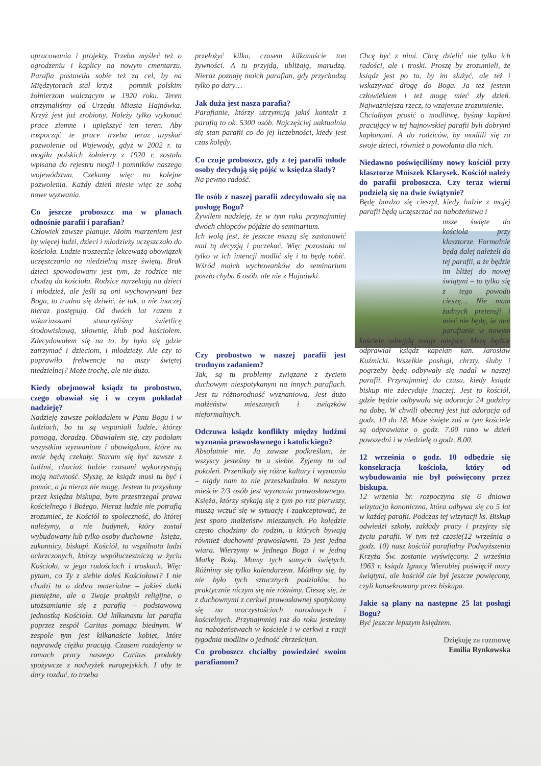opracowania i projekty. Trzeba myśleć też o ogrodzeniu i kaplicy na nowym cmentarzu. Parafia postawiła sobie też za cel, by na Międzytorach stał krzyż – pomnik polskim żołnierzom walczącym w 1920 roku. Teren otrzymaliśmy od Urzędu Miasta Hajnówka. Krzyż jest już zrobiony. Należy tylko wykonać prace ziemne i upiększyć ten teren. Aby rozpocząć te prace trzeba teraz uzyskać pozwolenie od Wojewody, gdyż w 2002 r. ta mogiła polskich żołnierzy z 1920 r. została wpisana do rejestru mogił i pomników naszego województwa. Czekamy więc na kolejne pozwolenia. Każdy dzień niesie więc ze sobą nowe wyzwania.
Co jeszcze proboszcz ma w planach odnośnie parafii i parafian?
Człowiek zawsze planuje. Moim marzeniem jest by więcej ludzi, dzieci i młodzieży uczęszczało do kościoła. Ludzie troszeczkę lekceważą obowiązek uczęszczania na niedzielną mszę świętą. Brak dzieci spowodowany jest tym, że rodzice nie chodzą do kościoła. Rodzice narzekają na dzieci i młodzież, ale jeśli są oni wychowywani bez Boga, to trudno się dziwić, że tak, a nie inaczej nieraz postępują. Od dwóch lat razem z wikariuszami stworzyliśmy świetlicę środowiskową, siłownię, klub pod kościołem. Zdecydowałem się na to, by było się gdzie zatrzymać i dzieciom, i młodzieży. Ale czy to poprawiło frekwencję na mszy świętej niedzielnej? Może trochę, ale nie dużo.
Kiedy obejmował ksiądz tu probostwo, czego obawiał się i w czym pokładał nadzieję?
Nadzieję zawsze pokładałem w Panu Bogu i w ludziach, bo tu są wspaniali ludzie, którzy pomogą, doradzą. Obawiałem się, czy podołam wszystkim wyzwaniom i obowiązkom, które na mnie będą czekały. Staram się być zawsze z ludźmi, chociaż ludzie czasami wykorzystują moją naiwność. Słyszę, że ksiądz musi tu być i pomóc, a ja nieraz nie mogę. Jestem tu przysłany przez księdza biskupa, bym przestrzegał prawa kościelnego i Bożego. Nieraz ludzie nie potrafią zrozumieć, że Kościół to społeczność, do której należymy, a nie budynek, który został wybudowany lub tylko osoby duchowne – księża, zakonnicy, biskupi. Kościół, to wspólnota ludzi ochrzczonych, którzy współuczestniczą w życiu Kościoła, w jego radościach i troskach. Więc pytam, co Ty z siebie dałeś Kościołowi? I nie chodzi tu o dobra materialne – jakieś datki pieniężne, ale o Twoje praktyki religijne, o utożsamianie się z parafią – podstawową jednostką Kościoła. Od kilkunastu lat parafia poprzez zespół Caritas pomaga biednym. W zespole tym jest kilkanaście kobiet, które naprawdę ciężko pracują. Czasem rozdajemy w ramach pracy naszego Caritas produkty spożywcze z nadwyżek europejskich. I aby te dary rozdać, to trzeba
przełożyć kilka, czasem kilkanaście ton żywności. A tu przyjdą, ubliżają, marudzą. Nieraz poznaję moich parafian, gdy przychodzą tylko po dary…
Jak duża jest nasza parafia?
Parafianie, którzy utrzymują jakiś kontakt z parafią to ok. 5300 osób. Najczęściej uaktualnia się stan parafii co do jej liczebności, kiedy jest czas kolędy.
Co czuje proboszcz, gdy z tej parafii młode osoby decydują się pójść w księdza ślady?
Na pewno radość.
Ile osób z naszej parafii zdecydowało się na posługę Bogu?
Żywiłem nadzieję, że w tym roku przynajmniej dwóch chłopców pójdzie do seminarium.
Ich wolą jest, że jeszcze muszą się zastanowić nad tą decyzją i poczekać. Więc pozostało mi tylko w ich intencji modlić się i to będę robić. Wśród moich wychowanków do seminarium poszło chyba 6 osób, ale nie z Hajnówki.
Czy probostwo w naszej parafii jest trudnym zadaniem?
Tak, są tu problemy związane z życiem duchowym niespotykanym na innych parafiach. Jest tu różnorodność wyznaniowa. Jest dużo małżeństw mieszanych i związków nieformalnych.
Odczuwa ksiądz konflikty między ludźmi wyznania prawosławnego i katolickiego?
Absolutnie nie. Ja zawsze podkreślam, że wszyscy jesteśmy tu u siebie. Żyjemy tu od pokoleń. Przenikały się różne kultury i wyznania – nigdy nam to nie przeszkadzało. W naszym mieście 2/3 osób jest wyznania prawosławnego. Księża, którzy stykają się z tym po raz pierwszy, muszą wczuć się w sytuację i zaakceptować, że jest sporo małżeństw mieszanych. Po kolędzie często chodzimy do rodzin, u których bywają również duchowni prawosławni. To jest jedna wiara. Wierzymy w jednego Boga i w jedną Matkę Bożą. Mamy tych samych świętych. Różnimy się tylko kalendarzem. Módlmy się, by nie było tych sztucznych podziałów, bo praktycznie niczym się nie różnimy. Cieszę się, że z duchownymi z cerkwi prawosławnej spotykamy się na uroczystościach narodowych i kościelnych. Przynajmniej raz do roku jesteśmy na nabożeństwach w kościele i w cerkwi z racji tygodnia modlitw o jedność chrześcijan.
Co proboszcz chciałby powiedzieć swoim parafianom?
Chcę być z nimi. Chcę dzielić nie tylko ich radości, ale i troski. Proszę by zrozumieli, że ksiądz jest po to, by im służyć, ale też i wskazywać drogę do Boga. Ja też jestem człowiekiem i też mogę mieć zły dzień. Najważniejsza rzecz, to wzajemne zrozumienie.
Chciałbym prosić o modlitwę, byśmy kapłani pracujący w tej hajnowskiej parafii byli dobrymi kapłanami. A do rodziców, by modlili się za swoje dzieci, również o powołania dla nich.
Niedawno poświęciliśmy nowy kościół przy klasztorze Mniszek Klarysek. Kościół należy do parafii proboszcza. Czy teraz wierni podzielą się na dwie świątynie?
Będę bardzo się cieszył, kiedy ludzie z mojej parafii będą uczęszczać na nabożeństwa i
msze święte do kościoła przy klasztorze. Formalnie będą dalej należeli do tej parafii, a że będzie im bliżej do nowej świątyni – to tylko się z tego powodu cieszę… Nie mam żadnych pretensji i mieć nie będę, że moi parafianie w nowym kościele odnajdą swoje miejsce. Mszę będzie odprawiał ksiądz kapelan kan. Jarosław Kuźmicki. Wszelkie posługi, chrzty, śluby i pogrzeby będą odbywały się nadal w naszej parafii. Przynajmniej do czasu, kiedy ksiądz biskup nie zdecyduje inaczej. Jest to kościół, gdzie będzie odbywała się adoracja 24 godziny na dobę. W chwili obecnej jest już adoracja od godz. 10 do 18. Msze święte zaś w tym kościele są odprawiane o godz. 7.00 rano w dzień powszedni i w niedzielę o godz. 8.00.
12 września o godz. 10 odbędzie się konsekracja kościoła, który od wybudowania nie był poświęcony przez biskupa.
12 wrzenia br. rozpoczyna się 6 dniowa wizytacja kanoniczna, która odbywa się co 5 lat w każdej parafii. Podczas tej wizytacji ks. Biskup odwiedzi szkoły, zakłady pracy i przyjrzy się życiu parafii. W tym też czasie(12 września o godz. 10) nasz kościół parafialny Podwyższenia Krzyża Św. zostanie wyświęcony. 2 września 1963 r. ksiądz Ignacy Wierobiej poświęcił mury świątyni, ale kościół nie był jeszcze powięcony, czyli konsekrowany przez biskupa.
Jakie są plany na następne 25 lat posługi Bogu?
Być jeszcze lepszym księdzem.
Dziękuję za rozmowę
Emilia Rynkowska